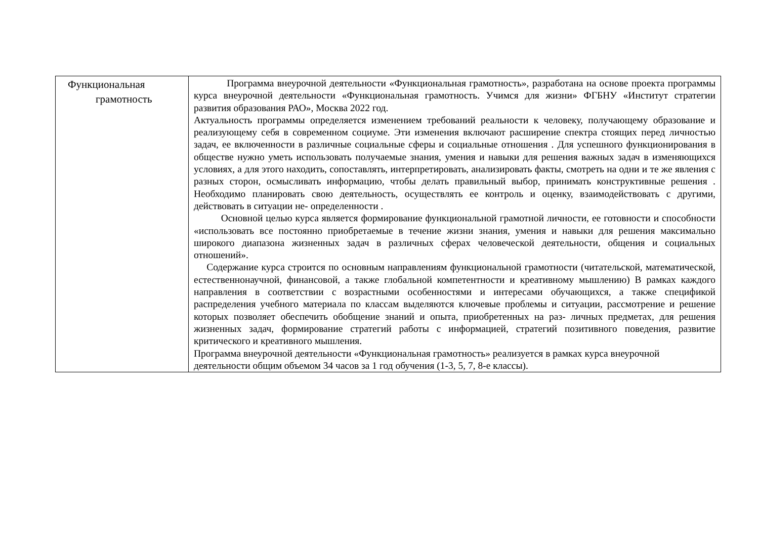| Функциональная грамотность | Программа внеурочной деятельности «Функциональная грамотность», разработана на основе проекта программы курса внеурочной деятельности «Функциональная грамотность. Учимся для жизни» ФГБНУ «Институт стратегии развития образования РАО», Москва 2022 год. Актуальность программы определяется изменением требований реальности к человеку, получающему образование и реализующему себя в современном социуме. Эти изменения включают расширение спектра стоящих перед личностью задач, ее включенности в различные социальные сферы и социальные отношения . Для успешного функционирования в обществе нужно уметь использовать получаемые знания, умения и навыки для решения важных задач в изменяющихся условиях, а для этого находить, сопоставлять, интерпретировать, анализировать факты, смотреть на одни и те же явления с разных сторон, осмысливать информацию, чтобы делать правильный выбор, принимать конструктивные решения . Необходимо планировать свою деятельность, осуществлять ее контроль и оценку, взаимодействовать с другими, действовать в ситуации не- определенности . Основной целью курса является формирование функциональной грамотной личности, ее готовности и способности «использовать все постоянно приобретаемые в течение жизни знания, умения и навыки для решения максимально широкого диапазона жизненных задач в различных сферах человеческой деятельности, общения и социальных отношений». Содержание курса строится по основным направлениям функциональной грамотности (читательской, математической, естественнонаучной, финансовой, а также глобальной компетентности и креативному мышлению) В рамках каждого направления в соответствии с возрастными особенностями и интересами обучающихся, а также спецификой распределения учебного материала по классам выделяются ключевые проблемы и ситуации, рассмотрение и решение которых позволяет обеспечить обобщение знаний и опыта, приобретенных на раз- личных предметах, для решения жизненных задач, формирование стратегий работы с информацией, стратегий позитивного поведения, развитие критического и креативного мышления. Программа внеурочной деятельности «Функциональная грамотность» реализуется в рамках курса внеурочной деятельности общим объемом 34 часов за 1 год обучения (1-3, 5, 7, 8-е классы). |